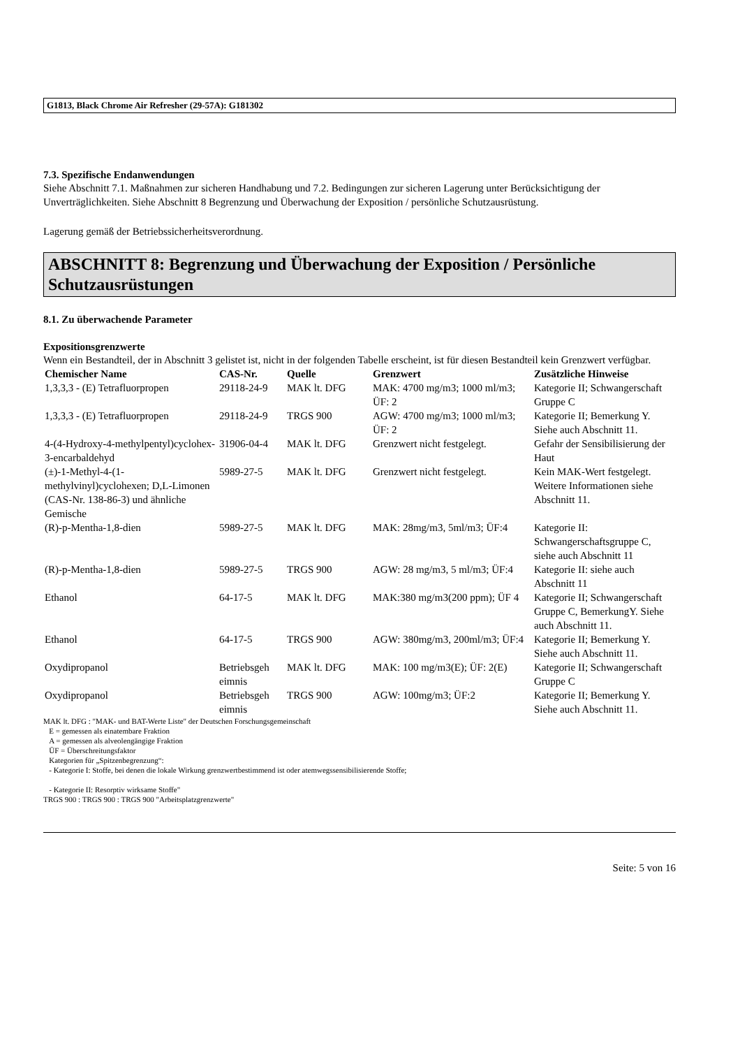G1813, Black Chrome Air Refresher (29-57A): G181302
7.3. Spezifische Endanwendungen
Siehe Abschnitt 7.1. Maßnahmen zur sicheren Handhabung und 7.2. Bedingungen zur sicheren Lagerung unter Berücksichtigung der Unverträglichkeiten. Siehe Abschnitt 8 Begrenzung und Überwachung der Exposition / persönliche Schutzausrüstung.
Lagerung gemäß der Betriebssicherheitsverordnung.
ABSCHNITT 8: Begrenzung und Überwachung der Exposition / Persönliche Schutzausrüstungen
8.1. Zu überwachende Parameter
Expositionsgrenzwerte
Wenn ein Bestandteil, der in Abschnitt 3 gelistet ist, nicht in der folgenden Tabelle erscheint, ist für diesen Bestandteil kein Grenzwert verfügbar.
| Chemischer Name | CAS-Nr. | Quelle | Grenzwert | Zusätzliche Hinweise |
| --- | --- | --- | --- | --- |
| 1,3,3,3 - (E) Tetrafluorpropen | 29118-24-9 | MAK lt. DFG | MAK: 4700 mg/m3; 1000 ml/m3; ÜF: 2 | Kategorie II; Schwangerschaft Gruppe C |
| 1,3,3,3 - (E) Tetrafluorpropen | 29118-24-9 | TRGS 900 | AGW: 4700 mg/m3; 1000 ml/m3; ÜF: 2 | Kategorie II; Bemerkung Y. Siehe auch Abschnitt 11. |
| 4-(4-Hydroxy-4-methylpentyl)cyclohex-3-encarbaldehyd | 31906-04-4 | MAK lt. DFG | Grenzwert nicht festgelegt. | Gefahr der Sensibilisierung der Haut |
| (±)-1-Methyl-4-(1-methylvinyl)cyclohexen; D,L-Limonen (CAS-Nr. 138-86-3) und ähnliche Gemische | 5989-27-5 | MAK lt. DFG | Grenzwert nicht festgelegt. | Kein MAK-Wert festgelegt. Weitere Informationen siehe Abschnitt 11. |
| (R)-p-Mentha-1,8-dien | 5989-27-5 | MAK lt. DFG | MAK: 28mg/m3, 5ml/m3; ÜF:4 | Kategorie II: Schwangerschaftsgruppe C, siehe auch Abschnitt 11 |
| (R)-p-Mentha-1,8-dien | 5989-27-5 | TRGS 900 | AGW: 28 mg/m3, 5 ml/m3; ÜF:4 | Kategorie II: siehe auch Abschnitt 11 |
| Ethanol | 64-17-5 | MAK lt. DFG | MAK:380 mg/m3(200 ppm); ÜF 4 | Kategorie II; Schwangerschaft Gruppe C, BemerkungY. Siehe auch Abschnitt 11. |
| Ethanol | 64-17-5 | TRGS 900 | AGW: 380mg/m3, 200ml/m3; ÜF:4 | Kategorie II; Bemerkung Y. Siehe auch Abschnitt 11. |
| Oxydipropanol | Betriebsgeh eimnis | MAK lt. DFG | MAK: 100 mg/m3(E); ÜF: 2(E) | Kategorie II; Schwangerschaft Gruppe C |
| Oxydipropanol | Betriebsgeh eimnis | TRGS 900 | AGW: 100mg/m3; ÜF:2 | Kategorie II; Bemerkung Y. Siehe auch Abschnitt 11. |
MAK lt. DFG : "MAK- und BAT-Werte Liste" der Deutschen Forschungsgemeinschaft
E = gemessen als einatembare Fraktion
A = gemessen als alveolengängige Fraktion
ÜF = Überschreitungsfaktor
Kategorien für „Spitzenbegrenzung“:
- Kategorie I: Stoffe, bei denen die lokale Wirkung grenzwertbestimmend ist oder atemwegssensibilisierende Stoffe;
- Kategorie II: Resorptiv wirksame Stoffe"
TRGS 900 : TRGS 900 : TRGS 900 "Arbeitsplatzgrenzwerte"
Seite: 5 von 16